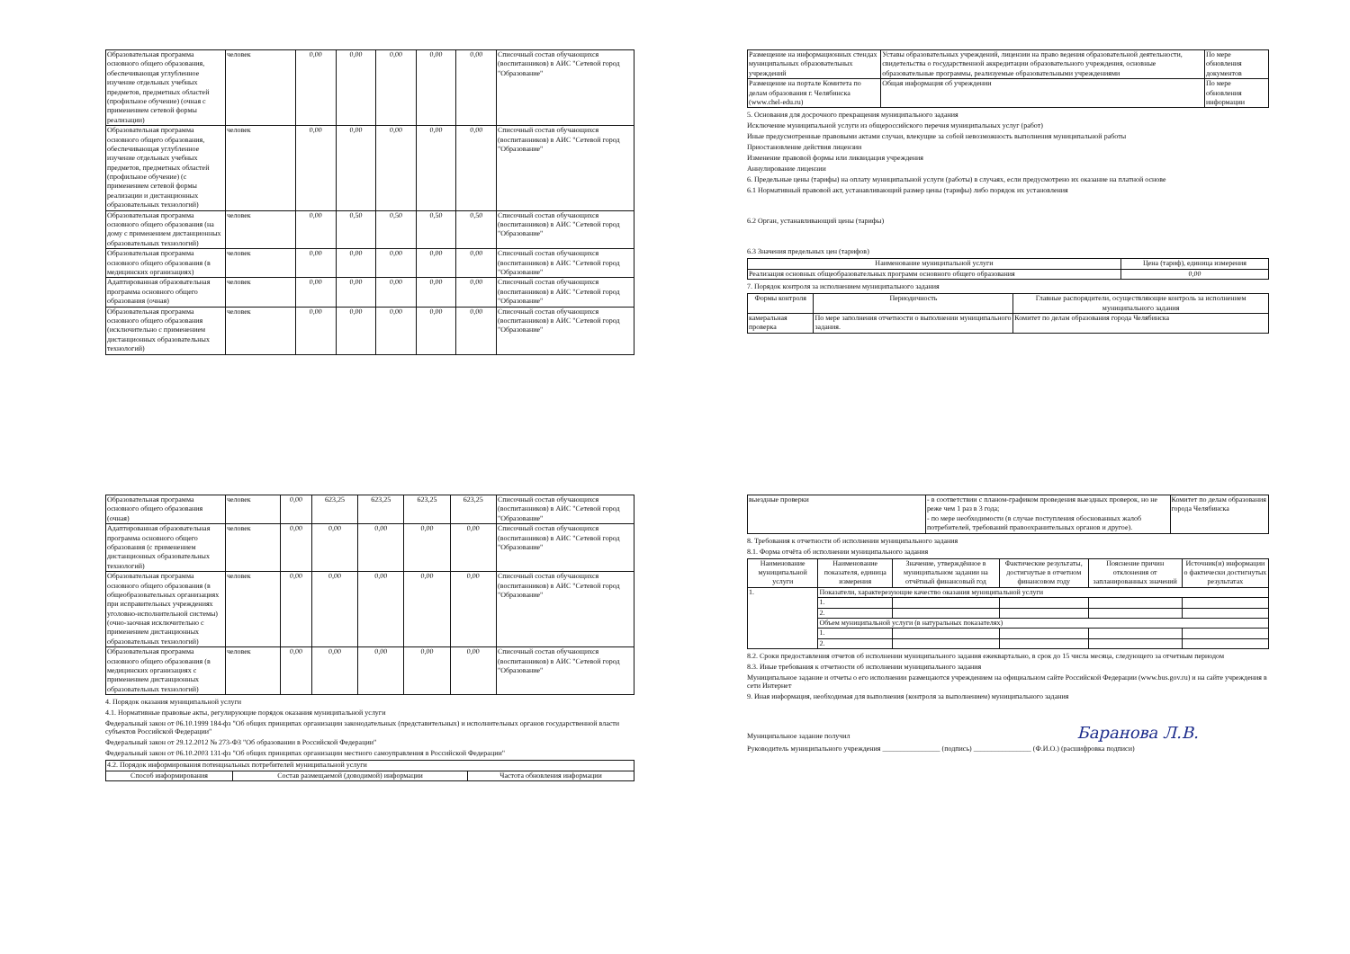| Образовательная программа основного общего образования, обеспечивающая углубленное изучение отдельных учебных предметов, предметных областей (профильное обучение) (очная с применением сетевой формы реализации) | человек | 0,00 | 0,00 | 0,00 | 0,00 | 0,00 | Списочный состав обучающихся (воспитанников) в АИС "Сетевой город "Образование" |
| Образовательная программа основного общего образования, обеспечивающая углубленное изучение отдельных учебных предметов, предметных областей (профильное обучение) (с применением сетевой формы реализации и дистанционных образовательных технологий) | человек | 0,00 | 0,00 | 0,00 | 0,00 | 0,00 | Списочный состав обучающихся (воспитанников) в АИС "Сетевой город "Образование" |
| Образовательная программа основного общего образования (на дому с применением дистанционных образовательных технологий) | человек | 0,00 | 0,50 | 0,50 | 0,50 | 0,50 | Списочный состав обучающихся (воспитанников) в АИС "Сетевой город "Образование" |
| Образовательная программа основного общего образования (в медицинских организациях) | человек | 0,00 | 0,00 | 0,00 | 0,00 | 0,00 | Списочный состав обучающихся (воспитанников) в АИС "Сетевой город "Образование" |
| Адаптированная образовательная программа основного общего образования (очная) | человек | 0,00 | 0,00 | 0,00 | 0,00 | 0,00 | Списочный состав обучающихся (воспитанников) в АИС "Сетевой город "Образование" |
| Образовательная программа основного общего образования (исключительно с применением дистанционных образовательных технологий) | человек | 0,00 | 0,00 | 0,00 | 0,00 | 0,00 | Списочный состав обучающихся (воспитанников) в АИС "Сетевой город "Образование" |
| Размещение на информационных стендах муниципальных образовательных учреждений | Уставы образовательных учреждений, лицензии на право ведения образовательной деятельности, свидетельства о государственной аккредитации образовательного учреждения, основные образовательные программы, реализуемые образовательными учреждениями | По мере обновления документов |
| Размещение на портале Комитета по делам образования г. Челябинска (www.chel-edu.ru) | Общая информация об учреждении | По мере обновления информации |
5. Основания для досрочного прекращения муниципального задания
Исключение муниципальной услуги из общероссийского перечня муниципальных услуг (работ)
Иные предусмотренные правовыми актами случаи, влекущие за собой невозможность выполнения муниципальной работы
Приостановление действия лицензии
Изменение правовой формы или ликвидация учреждения
Аннулирование лицензии
6. Предельные цены (тарифы) на оплату муниципальной услуги (работы) в случаях, если предусмотрено их оказание на платной основе
6.1 Нормативный правовой акт, устанавливающий размер цены (тарифы) либо порядок их установления
6.2 Орган, устанавливающий цены (тарифы)
6.3 Значения предельных цен (тарифов)
| Наименование муниципальной услуги | Цена (тариф), единица измерения |
| --- | --- |
| Реализация основных общеобразовательных программ основного общего образования | 0,00 |
7. Порядок контроля за исполнением муниципального задания
| Формы контроля | Периодичность | Главные распорядители, осуществляющие контроль за исполнением муниципального задания |
| --- | --- | --- |
| камеральная проверка | По мере заполнения отчетности о выполнении муниципального задания. | Комитет по делам образования города Челябинска |
| Образовательная программа основного общего образования (очная) | человек | 0,00 | 623,25 | 623,25 | 623,25 | 623,25 | Списочный состав обучающихся (воспитанников) в АИС "Сетевой город "Образование" |
| Адаптированная образовательная программа основного общего образования (с применением дистанционных образовательных технологий) | человек | 0,00 | 0,00 | 0,00 | 0,00 | 0,00 | Списочный состав обучающихся (воспитанников) в АИС "Сетевой город "Образование" |
| Образовательная программа основного общего образования (в общеобразовательных организациях при исправительных учреждениях уголовно-исполнительной системы) (очно-заочная исключительно с применением дистанционных образовательных технологий) | человек | 0,00 | 0,00 | 0,00 | 0,00 | 0,00 | Списочный состав обучающихся (воспитанников) в АИС "Сетевой город "Образование" |
| Образовательная программа основного общего образования (в медицинских организациях с применением дистанционных образовательных технологий) | человек | 0,00 | 0,00 | 0,00 | 0,00 | 0,00 | Списочный состав обучающихся (воспитанников) в АИС "Сетевой город "Образование" |
4. Порядок оказания муниципальной услуги
4.1. Нормативные правовые акты, регулирующие порядок оказания муниципальной услуги
Федеральный закон от 06.10.1999 184-фз "Об общих принципах организации законодательных (представительных) и исполнительных органов государственной власти субъектов Российской Федерации"
Федеральный закон от 29.12.2012 № 273-ФЗ "Об образовании в Российской Федерации"
Федеральный закон от 06.10.2003 131-фз "Об общих принципах организации местного самоуправления в Российской Федерации"
| 4.2. Порядок информирования потенциальных потребителей муниципальной услуги | | |
| Способ информирования | Состав размещаемой (доводимой) информации | Частота обновления информации |
| выездные проверки | - в соответствии с планом-графиком проведения выездных проверок, но не реже чем 1 раз в 3 года; - по мере необходимости (в случае поступления обоснованных жалоб потребителей, требований правоохранительных органов и другое). | Комитет по делам образования города Челябинска |
8. Требования к отчетности об исполнении муниципального задания
8.1. Форма отчёта об исполнении муниципального задания
| Наименование муниципальной услуги | Наименование показателя, единица измерения | Значение, утверждённое в муниципальном задании на отчётный финансовый год | Фактические результаты, достигнутые в отчетном финансовом году | Пояснение причин отклонения от запланированных значений | Источник(и) информации о фактически достигнутых результатах |
| --- | --- | --- | --- | --- | --- |
| 1. | Показатели, характерезующие качество оказания муниципальной услуги | | | | |
| | 1. | | | | |
| | 2. | | | | |
| | Объем муниципальной услуги (в натуральных показателях) | | | | |
| | 1. | | | | |
| | 2. | | | | |
8.2. Сроки предоставления отчетов об исполнении муниципального задания ежеквартально, в срок до 15 числа месяца, следующего за отчетным периодом
8.3. Иные требования к отчетности об исполнении муниципального задания
Муниципальное задание и отчеты о его исполнении размещаются учреждением на официальном сайте Российской Федерации (www.bus.gov.ru) и на сайте учреждения в сети Интернет
9. Иная информация, необходимая для выполнения (контроля за выполнением) муниципального задания
Муниципальное задание получил Баранова Л.В.
Руководитель муниципального учреждения ________________ (подпись) ________________ (Ф.И.О.) (расшифровка подписи)